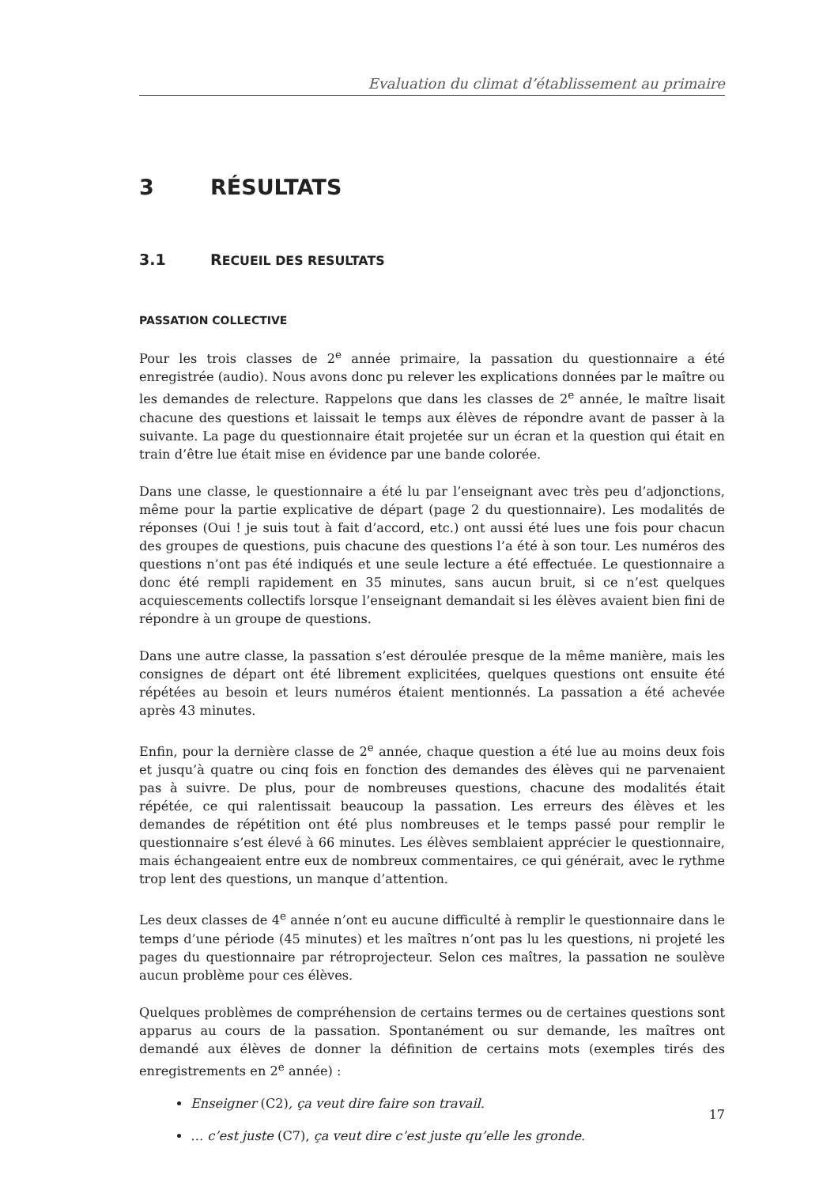Evaluation du climat d’établissement au primaire
3 RÉSULTATS
3.1 RECUEIL DES RESULTATS
PASSATION COLLECTIVE
Pour les trois classes de 2<sup>e</sup> année primaire, la passation du questionnaire a été enregistrée (audio). Nous avons donc pu relever les explications données par le maître ou les demandes de relecture. Rappelons que dans les classes de 2<sup>e</sup> année, le maître lisait chacune des questions et laissait le temps aux élèves de répondre avant de passer à la suivante. La page du questionnaire était projetée sur un écran et la question qui était en train d’être lue était mise en évidence par une bande colorée.
Dans une classe, le questionnaire a été lu par l’enseignant avec très peu d’adjonctions, même pour la partie explicative de départ (page 2 du questionnaire). Les modalités de réponses (Oui ! je suis tout à fait d’accord, etc.) ont aussi été lues une fois pour chacun des groupes de questions, puis chacune des questions l’a été à son tour. Les numéros des questions n’ont pas été indiqués et une seule lecture a été effectuée. Le questionnaire a donc été rempli rapidement en 35 minutes, sans aucun bruit, si ce n’est quelques acquiescements collectifs lorsque l’enseignant demandait si les élèves avaient bien fini de répondre à un groupe de questions.
Dans une autre classe, la passation s’est déroulée presque de la même manière, mais les consignes de départ ont été librement explicitées, quelques questions ont ensuite été répétées au besoin et leurs numéros étaient mentionnés. La passation a été achevée après 43 minutes.
Enfin, pour la dernière classe de 2<sup>e</sup> année, chaque question a été lue au moins deux fois et jusqu’à quatre ou cinq fois en fonction des demandes des élèves qui ne parvenaient pas à suivre. De plus, pour de nombreuses questions, chacune des modalités était répétée, ce qui ralentissait beaucoup la passation. Les erreurs des élèves et les demandes de répétition ont été plus nombreuses et le temps passé pour remplir le questionnaire s’est élevé à 66 minutes. Les élèves semblaient apprécier le questionnaire, mais échangeaient entre eux de nombreux commentaires, ce qui générait, avec le rythme trop lent des questions, un manque d’attention.
Les deux classes de 4<sup>e</sup> année n’ont eu aucune difficulté à remplir le questionnaire dans le temps d’une période (45 minutes) et les maîtres n’ont pas lu les questions, ni projeté les pages du questionnaire par rétroprojecteur. Selon ces maîtres, la passation ne soulève aucun problème pour ces élèves.
Quelques problèmes de compréhension de certains termes ou de certaines questions sont apparus au cours de la passation. Spontanément ou sur demande, les maîtres ont demandé aux élèves de donner la définition de certains mots (exemples tirés des enregistrements en 2<sup>e</sup> année) :
Enseigner (C2), ça veut dire faire son travail.
… c’est juste (C7), ça veut dire c’est juste qu’elle les gronde.
17